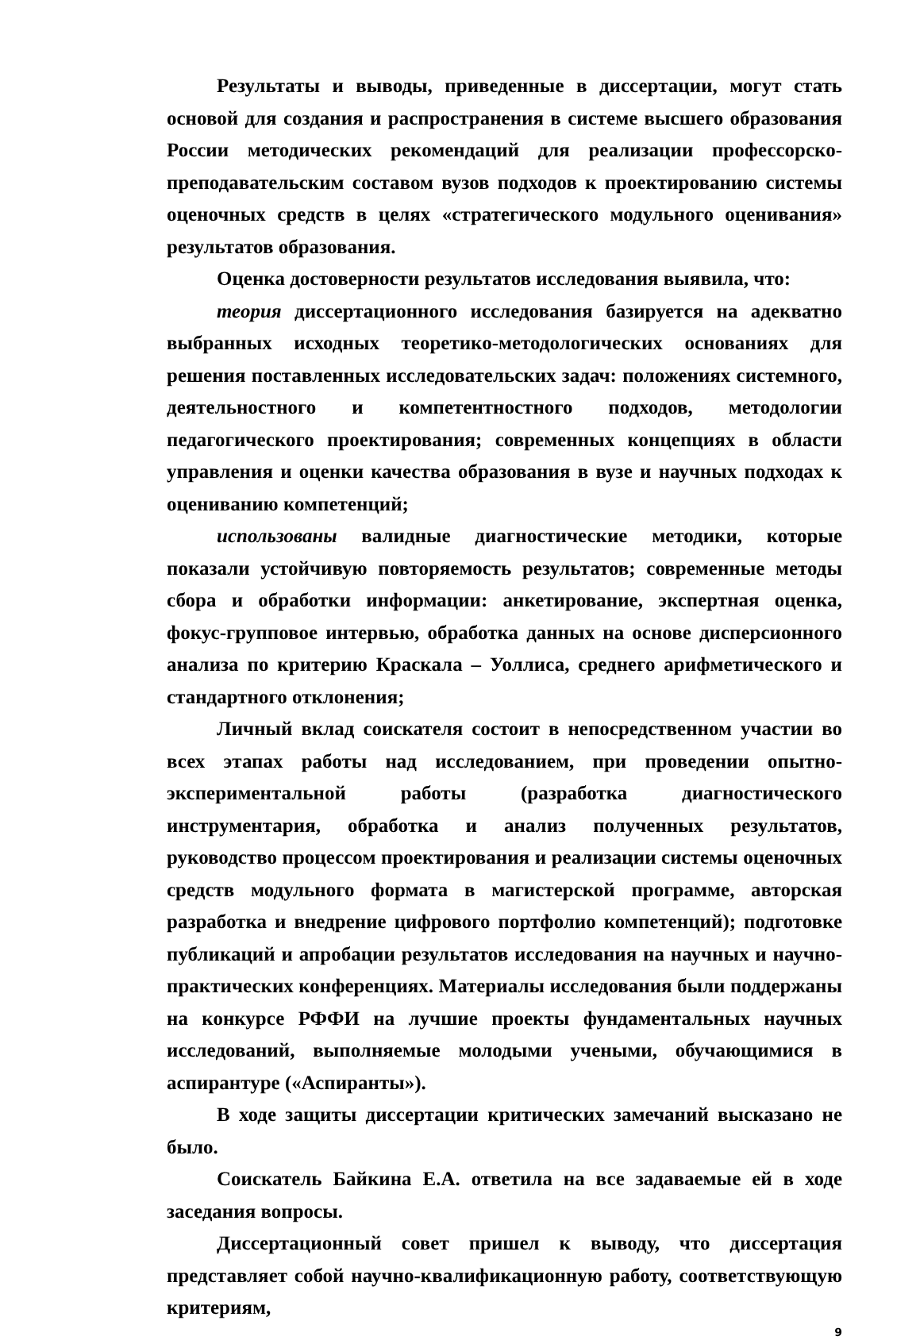Результаты и выводы, приведенные в диссертации, могут стать основой для создания и распространения в системе высшего образования России методических рекомендаций для реализации профессорско-преподавательским составом вузов подходов к проектированию системы оценочных средств в целях «стратегического модульного оценивания» результатов образования.
Оценка достоверности результатов исследования выявила, что:
теория диссертационного исследования базируется на адекватно выбранных исходных теоретико-методологических основаниях для решения поставленных исследовательских задач: положениях системного, деятельностного и компетентностного подходов, методологии педагогического проектирования; современных концепциях в области управления и оценки качества образования в вузе и научных подходах к оцениванию компетенций;
использованы валидные диагностические методики, которые показали устойчивую повторяемость результатов; современные методы сбора и обработки информации: анкетирование, экспертная оценка, фокус-групповое интервью, обработка данных на основе дисперсионного анализа по критерию Краскала – Уоллиса, среднего арифметического и стандартного отклонения;
Личный вклад соискателя состоит в непосредственном участии во всех этапах работы над исследованием, при проведении опытно-экспериментальной работы (разработка диагностического инструментария, обработка и анализ полученных результатов, руководство процессом проектирования и реализации системы оценочных средств модульного формата в магистерской программе, авторская разработка и внедрение цифрового портфолио компетенций); подготовке публикаций и апробации результатов исследования на научных и научно-практических конференциях. Материалы исследования были поддержаны на конкурсе РФФИ на лучшие проекты фундаментальных научных исследований, выполняемые молодыми учеными, обучающимися в аспирантуре («Аспиранты»).
В ходе защиты диссертации критических замечаний высказано не было.
Соискатель Байкина Е.А. ответила на все задаваемые ей в ходе заседания вопросы.
Диссертационный совет пришел к выводу, что диссертация представляет собой научно-квалификационную работу, соответствующую критериям,
9